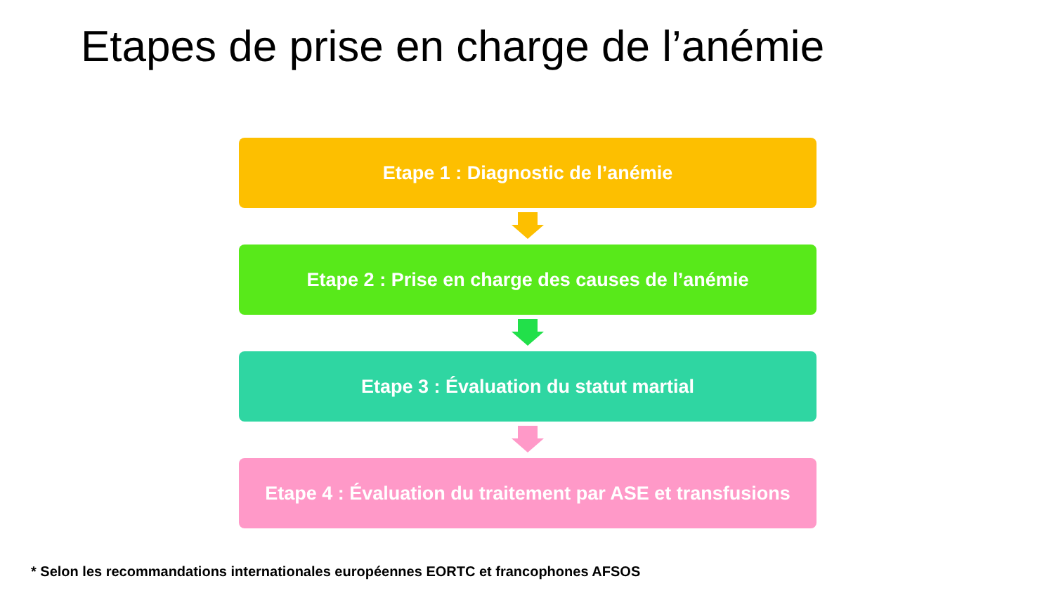Etapes de prise en charge de l’anémie
Etape 1 : Diagnostic de l’anémie
Etape 2 : Prise en charge des causes de l’anémie
Etape 3 : Évaluation du statut martial
Etape 4 : Évaluation du traitement par ASE et transfusions
* Selon les recommandations internationales européennes EORTC et francophones AFSOS